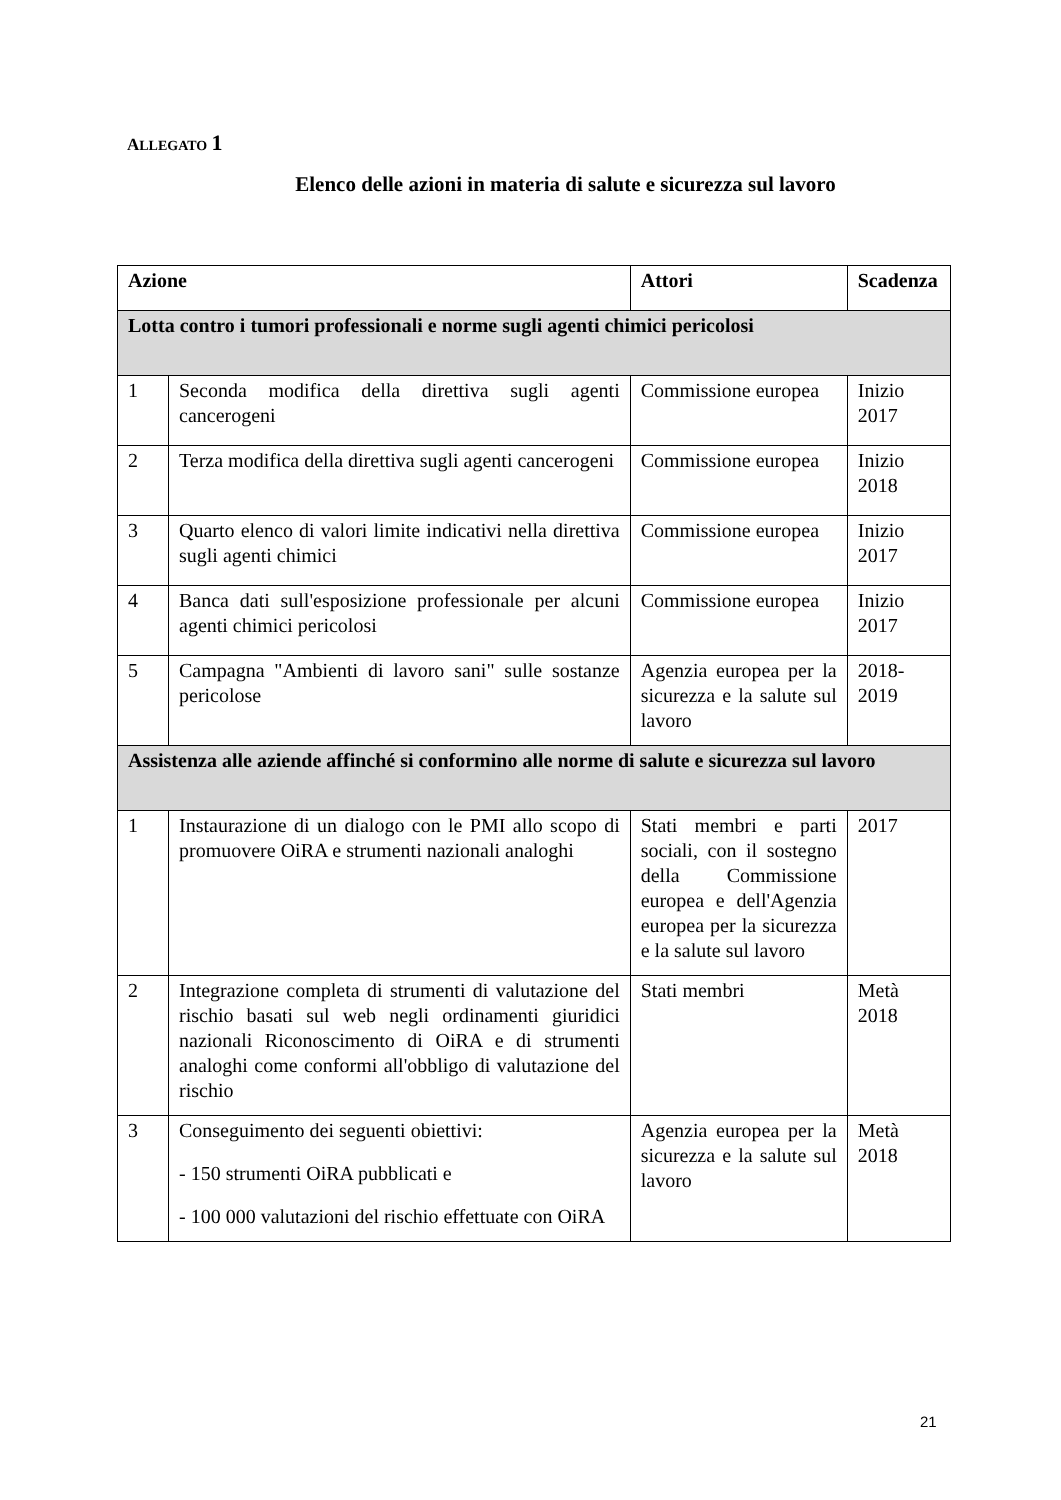ALLEGATO 1
Elenco delle azioni in materia di salute e sicurezza sul lavoro
| Azione | | Attori | Scadenza |
| --- | --- | --- | --- |
| Lotta contro i tumori professionali e norme sugli agenti chimici pericolosi | | | |
| 1 | Seconda modifica della direttiva sugli agenti cancerogeni | Commissione europea | Inizio 2017 |
| 2 | Terza modifica della direttiva sugli agenti cancerogeni | Commissione europea | Inizio 2018 |
| 3 | Quarto elenco di valori limite indicativi nella direttiva sugli agenti chimici | Commissione europea | Inizio 2017 |
| 4 | Banca dati sull'esposizione professionale per alcuni agenti chimici pericolosi | Commissione europea | Inizio 2017 |
| 5 | Campagna "Ambienti di lavoro sani" sulle sostanze pericolose | Agenzia europea per la sicurezza e la salute sul lavoro | 2018-2019 |
| Assistenza alle aziende affinché si conformino alle norme di salute e sicurezza sul lavoro | | | |
| 1 | Instaurazione di un dialogo con le PMI allo scopo di promuovere OiRA e strumenti nazionali analoghi | Stati membri e parti sociali, con il sostegno della Commissione europea e dell'Agenzia europea per la sicurezza e la salute sul lavoro | 2017 |
| 2 | Integrazione completa di strumenti di valutazione del rischio basati sul web negli ordinamenti giuridici nazionali Riconoscimento di OiRA e di strumenti analoghi come conformi all'obbligo di valutazione del rischio | Stati membri | Metà 2018 |
| 3 | Conseguimento dei seguenti obiettivi: - 150 strumenti OiRA pubblicati e - 100 000 valutazioni del rischio effettuate con OiRA | Agenzia europea per la sicurezza e la salute sul lavoro | Metà 2018 |
21